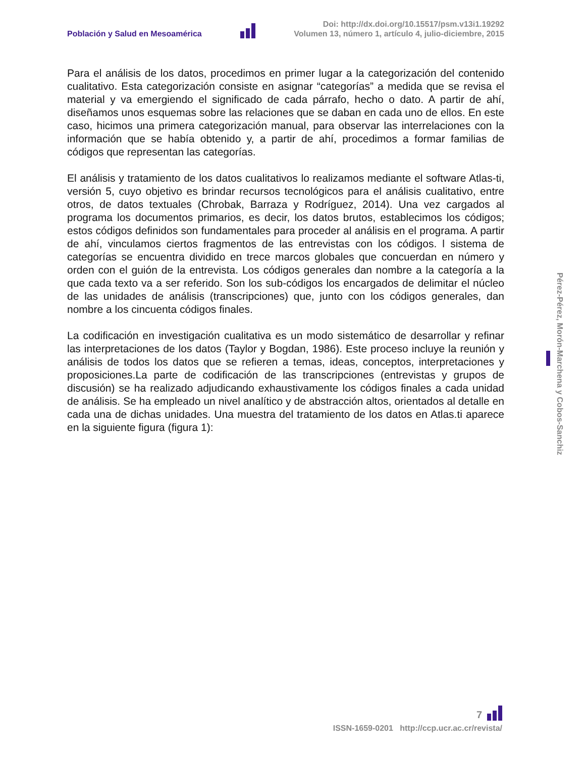Población y Salud en Mesoamérica
Doi: http://dx.doi.org/10.15517/psm.v13i1.19292
Volumen 13, número 1, artículo 4, julio-diciembre, 2015
Para el análisis de los datos, procedimos en primer lugar a la categorización del contenido cualitativo. Esta categorización consiste en asignar “categorías” a medida que se revisa el material y va emergiendo el significado de cada párrafo, hecho o dato. A partir de ahí, diseñamos unos esquemas sobre las relaciones que se daban en cada uno de ellos. En este caso, hicimos una primera categorización manual, para observar las interrelaciones con la información que se había obtenido y, a partir de ahí, procedimos a formar familias de códigos que representan las categorías.
El análisis y tratamiento de los datos cualitativos lo realizamos mediante el software Atlas-ti, versión 5, cuyo objetivo es brindar recursos tecnológicos para el análisis cualitativo, entre otros, de datos textuales (Chrobak, Barraza y Rodríguez, 2014). Una vez cargados al programa los documentos primarios, es decir, los datos brutos, establecimos los códigos; estos códigos definidos son fundamentales para proceder al análisis en el programa. A partir de ahí, vinculamos ciertos fragmentos de las entrevistas con los códigos. l sistema de categorías se encuentra dividido en trece marcos globales que concuerdan en número y orden con el guión de la entrevista. Los códigos generales dan nombre a la categoría a la que cada texto va a ser referido. Son los sub-códigos los encargados de delimitar el núcleo de las unidades de análisis (transcripciones) que, junto con los códigos generales, dan nombre a los cincuenta códigos finales.
La codificación en investigación cualitativa es un modo sistemático de desarrollar y refinar las interpretaciones de los datos (Taylor y Bogdan, 1986). Este proceso incluye la reunión y análisis de todos los datos que se refieren a temas, ideas, conceptos, interpretaciones y proposiciones.La parte de codificación de las transcripciones (entrevistas y grupos de discusión) se ha realizado adjudicando exhaustivamente los códigos finales a cada unidad de análisis. Se ha empleado un nivel analítico y de abstracción altos, orientados al detalle en cada una de dichas unidades. Una muestra del tratamiento de los datos en Atlas.ti aparece en la siguiente figura (figura 1):
Pérez-Pérez, Morón-Marchena y Cobos-Sanchiz
7
ISSN-1659-0201 http://ccp.ucr.ac.cr/revista/